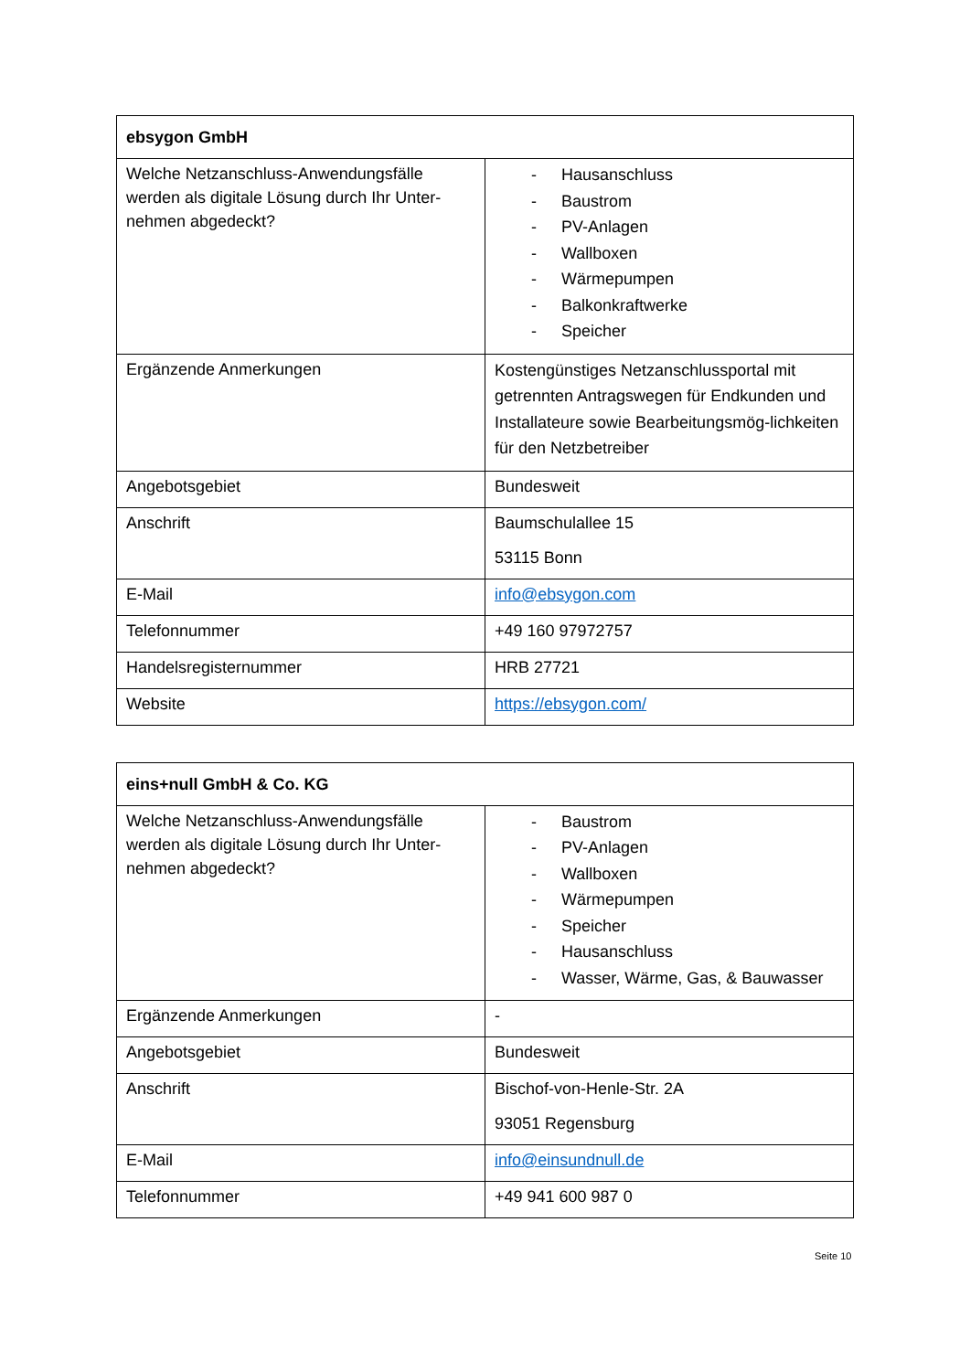| ebsygon GmbH | |
| --- | --- |
| Welche Netzanschluss-Anwendungsfälle werden als digitale Lösung durch Ihr Unter-nehmen abgedeckt? | - Hausanschluss - Baustrom - PV-Anlagen - Wallboxen - Wärmepumpen - Balkonkraftwerke - Speicher |
| Ergänzende Anmerkungen | Kostengünstiges Netzanschlussportal mit getrennten Antragswegen für Endkunden und Installateure sowie Bearbeitungsmög-lichkeiten für den Netzbetreiber |
| Angebotsgebiet | Bundesweit |
| Anschrift | Baumschulallee 15 53115 Bonn |
| E-Mail | info@ebsygon.com |
| Telefonnummer | +49 160 97972757 |
| Handelsregisternummer | HRB 27721 |
| Website | https://ebsygon.com/ |
| eins+null GmbH & Co. KG | |
| --- | --- |
| Welche Netzanschluss-Anwendungsfälle werden als digitale Lösung durch Ihr Unter-nehmen abgedeckt? | - Baustrom - PV-Anlagen - Wallboxen - Wärmepumpen - Speicher - Hausanschluss - Wasser, Wärme, Gas, & Bauwasser |
| Ergänzende Anmerkungen | - |
| Angebotsgebiet | Bundesweit |
| Anschrift | Bischof-von-Henle-Str. 2A 93051 Regensburg |
| E-Mail | info@einsundnull.de |
| Telefonnummer | +49 941 600 987 0 |
Seite 10